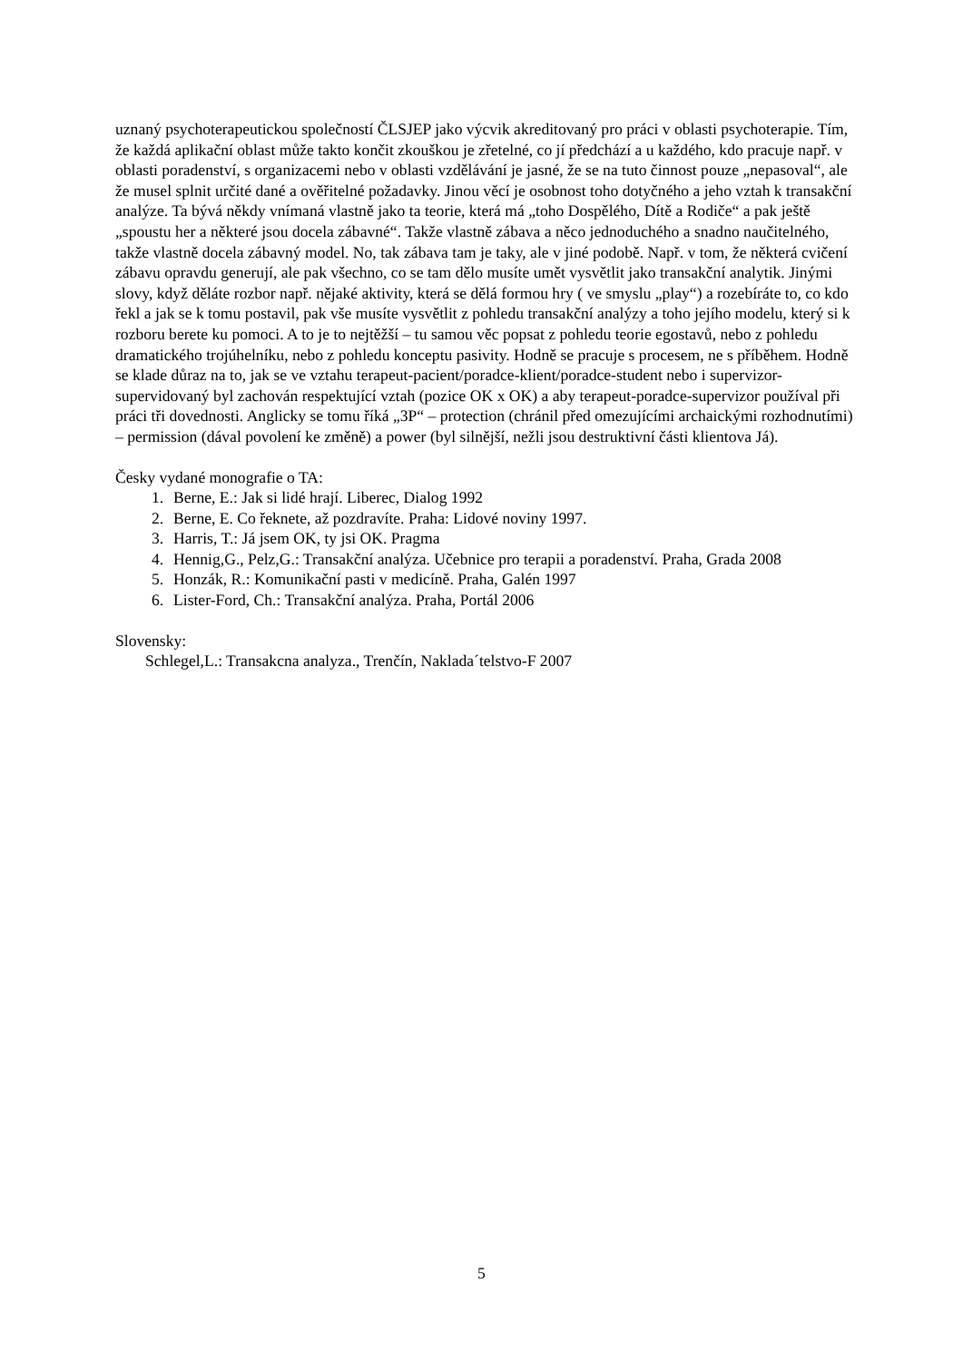uznaný psychoterapeutickou společností ČLSJEP jako výcvik akreditovaný pro práci v oblasti psychoterapie. Tím, že každá aplikační oblast může takto končit zkouškou je zřetelné, co jí předchází a u každého, kdo pracuje např. v oblasti poradenství, s organizacemi nebo v oblasti vzdělávání je jasné, že se na tuto činnost pouze „nepasoval“, ale že musel splnit určité dané a ověřitelné požadavky. Jinou věcí je osobnost toho dotyčného a jeho vztah k transakční analýze. Ta bývá někdy vnímaná vlastně jako ta teorie, která má „toho Dospělého, Dítě a Rodiče“ a pak ještě „spoustu her a některé jsou docela zábavné“. Takže vlastně zábava a něco jednoduchého a snadno naučitelného, takže vlastně docela zábavný model. No, tak zábava tam je taky, ale v jiné podobě. Např. v tom, že některá cvičení zábavu opravdu generují, ale pak všechno, co se tam dělo musíte umět vysvětlit jako transakční analytik. Jinými slovy, když děláte rozbor např. nějaké aktivity, která se dělá formou hry ( ve smyslu „play“) a rozebíráte to, co kdo řekl a jak se k tomu postavil, pak vše musíte vysvětlit z pohledu transakční analýzy a toho jejího modelu, který si k rozboru berete ku pomoci. A to je to nejtěžší – tu samou věc popsat z pohledu teorie egostavů, nebo z pohledu dramatického trojúhelníku, nebo z pohledu konceptu pasivity. Hodně se pracuje s procesem, ne s příběhem. Hodně se klade důraz na to, jak se ve vztahu terapeut-pacient/poradce-klient/poradce-student nebo i supervizor-supervidovaný byl zachován respektující vztah (pozice OK x OK) a aby terapeut-poradce-supervizor používal při práci tři dovednosti. Anglicky se tomu říká „3P“ – protection (chránil před omezujícími archaickými rozhodnutími) – permission (dával povolení ke změně) a power (byl silnější, nežli jsou destruktivní části klientova Já).
Česky vydané monografie o TA:
1. Berne, E.: Jak si lidé hrají. Liberec, Dialog 1992
2. Berne, E. Co řeknete, až pozdravíte. Praha: Lidové noviny 1997.
3. Harris, T.: Já jsem OK, ty jsi OK. Pragma
4. Hennig,G., Pelz,G.: Transakční analýza. Učebnice pro terapii a poradenství. Praha, Grada 2008
5. Honzák, R.: Komunikační pasti v medicíně. Praha, Galén 1997
6. Lister-Ford, Ch.: Transakční analýza. Praha, Portál 2006
Slovensky:
Schlegel,L.: Transakcna analyza., Trenčín, Naklada´telstvo-F 2007
5